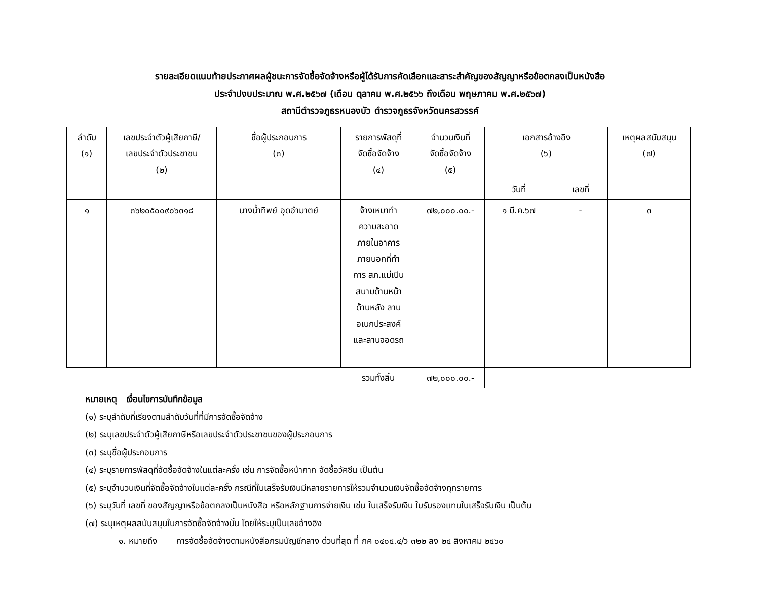รายละเอียดแนบท้ายประกาศผลผู้ชนะการจัดซื้อจัดจ้างหรือผู้ได้รับการคัดเลือกและสาระสำคัญของสัญญาหรือข้อตกลงเป็นหนังสือ
ประจำปงบประมาณ พ.ศ.๒๕๖๗ (เดือน ตุลาคม พ.ศ.๒๕๖๖ ถึงเดือน พฤษภาคม พ.ศ.๒๕๖๗)
สถานีตำรวจภูธรหนองบัว ตำรวจภูธรจังหวัดนครสวรรค์
| ลำดับ (๑) | เลขประจำตัวผู้เสียภาษี/ เลขประจำตัวประชาชน (๒) | ชื่อผู้ประกอบการ (๓) | รายการพัสดุที่ จัดซื้อจัดจ้าง (๔) | จำนวนเงินที่ จัดซื้อจัดจ้าง (๕) | เอกสารอ้างอิง (๖) | | เหตุผลสนับสนุน (๗) |
| --- | --- | --- | --- | --- | --- | --- | --- |
| | | | | | วันที่ | เลขที่ | |
| ๑ | ๓๖๒๐๕๐๐๙๐๖๓๑๘ | นางน้ำทิพย์ อุดอำมาตย์ | จ้างเหมาทำ ความสะอาด ภายในอาคาร ภายนอกที่ทำ การ สภ.แม่เปิน สนามด้านหน้า ด้านหลัง ลาน อเนกประสงค์ และลานจอดรถ | ๗๒,๐๐๐.๐๐.- | ๑ มี.ค.๖๗ | - | ๓ |
| | | | รวมทั้งสิ้น | ๗๒,๐๐๐.๐๐.- | | | |
หมายเหตุ เงื่อนไขการบันทึกข้อมูล
(๑) ระบุลำดับที่เรียงตามลำดับวันที่ที่มีการจัดซื้อจัดจ้าง
(๒) ระบุเลขประจำตัวผู้เสียภาษีหรือเลขประจำตัวประชาชนของผู้ประกอบการ
(๓) ระบุชื่อผู้ประกอบการ
(๔) ระบุรายการพัสดุที่จัดซื้อจัดจ้างในแต่ละครั้ง เช่น การจัดซื้อหน้ากาก จัดซื้อวัคซีน เป็นต้น
(๕) ระบุจำนวนเงินที่จัดซื้อจัดจ้างในแต่ละครั้ง กรณีที่ใบเสร็จรับเงินมีหลายรายการให้รวมจำนวนเงินจัดซื้อจัดจ้างทุกรายการ
(๖) ระบุวันที่ เลขที่ ของสัญญาหรือข้อตกลงเป็นหนังสือ หรือหลักฐานการจ่ายเงิน เช่น ใบเสร็จรับเงิน ใบรับรองแทนใบเสร็จรับเงิน เป็นต้น
(๗) ระบุเหตุผลสนับสนุนในการจัดซื้อจัดจ้างนั้น โดยให้ระบุเป็นเลขอ้างอิง
๑. หมายถึง การจัดซื้อจัดจ้างตามหนังสือกรมบัญชีกลาง ด่วนที่สุด ที่ กค ๐๔๐๕.๔/ว ๓๒๒ ลง ๒๔ สิงหาคม ๒๕๖๐